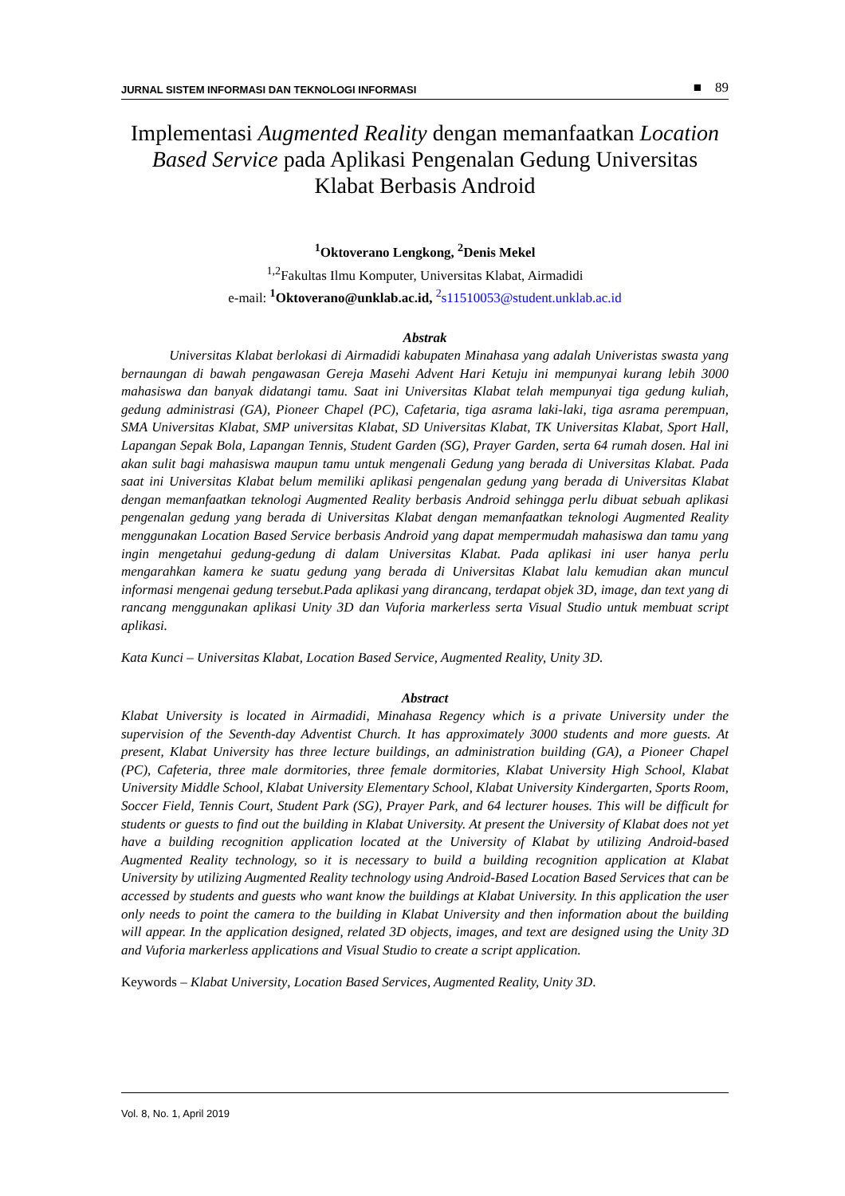JURNAL SISTEM INFORMASI DAN TEKNOLOGI INFORMASI ■ 89
Implementasi Augmented Reality dengan memanfaatkan Location Based Service pada Aplikasi Pengenalan Gedung Universitas Klabat Berbasis Android
<sup>1</sup> Oktoverano Lengkong, <sup>2</sup>Denis Mekel
<sup>1,2</sup>Fakultas Ilmu Komputer, Universitas Klabat, Airmadidi
e-mail: <sup>1</sup>Oktoverano@unklab.ac.id, <sup>2</sup>s11510053@student.unklab.ac.id
Abstrak
Universitas Klabat berlokasi di Airmadidi kabupaten Minahasa yang adalah Univeristas swasta yang bernaungan di bawah pengawasan Gereja Masehi Advent Hari Ketuju ini mempunyai kurang lebih 3000 mahasiswa dan banyak didatangi tamu. Saat ini Universitas Klabat telah mempunyai tiga gedung kuliah, gedung administrasi (GA), Pioneer Chapel (PC), Cafetaria, tiga asrama laki-laki, tiga asrama perempuan, SMA Universitas Klabat, SMP universitas Klabat, SD Universitas Klabat, TK Universitas Klabat, Sport Hall, Lapangan Sepak Bola, Lapangan Tennis, Student Garden (SG), Prayer Garden, serta 64 rumah dosen. Hal ini akan sulit bagi mahasiswa maupun tamu untuk mengenali Gedung yang berada di Universitas Klabat. Pada saat ini Universitas Klabat belum memiliki aplikasi pengenalan gedung yang berada di Universitas Klabat dengan memanfaatkan teknologi Augmented Reality berbasis Android sehingga perlu dibuat sebuah aplikasi pengenalan gedung yang berada di Universitas Klabat dengan memanfaatkan teknologi Augmented Reality menggunakan Location Based Service berbasis Android yang dapat mempermudah mahasiswa dan tamu yang ingin mengetahui gedung-gedung di dalam Universitas Klabat. Pada aplikasi ini user hanya perlu mengarahkan kamera ke suatu gedung yang berada di Universitas Klabat lalu kemudian akan muncul informasi mengenai gedung tersebut.Pada aplikasi yang dirancang, terdapat objek 3D, image, dan text yang di rancang menggunakan aplikasi Unity 3D dan Vuforia markerless serta Visual Studio untuk membuat script aplikasi.
Kata Kunci – Universitas Klabat, Location Based Service, Augmented Reality, Unity 3D.
Abstract
Klabat University is located in Airmadidi, Minahasa Regency which is a private University under the supervision of the Seventh-day Adventist Church. It has approximately 3000 students and more guests. At present, Klabat University has three lecture buildings, an administration building (GA), a Pioneer Chapel (PC), Cafeteria, three male dormitories, three female dormitories, Klabat University High School, Klabat University Middle School, Klabat University Elementary School, Klabat University Kindergarten, Sports Room, Soccer Field, Tennis Court, Student Park (SG), Prayer Park, and 64 lecturer houses. This will be difficult for students or guests to find out the building in Klabat University. At present the University of Klabat does not yet have a building recognition application located at the University of Klabat by utilizing Android-based Augmented Reality technology, so it is necessary to build a building recognition application at Klabat University by utilizing Augmented Reality technology using Android-Based Location Based Services that can be accessed by students and guests who want know the buildings at Klabat University. In this application the user only needs to point the camera to the building in Klabat University and then information about the building will appear. In the application designed, related 3D objects, images, and text are designed using the Unity 3D and Vuforia markerless applications and Visual Studio to create a script application.
Keywords – Klabat University, Location Based Services, Augmented Reality, Unity 3D.
Vol. 8, No. 1, April 2019